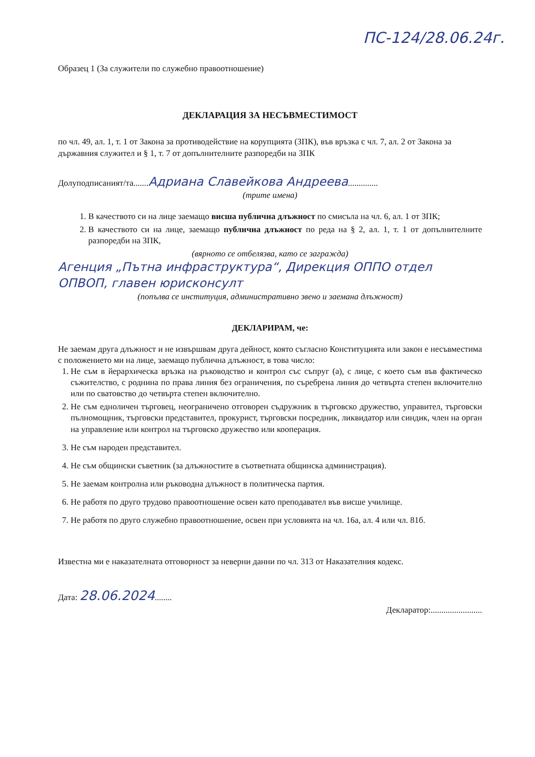ПС-124/28.06.24г.
Образец 1 (За служители по служебно правоотношение)
ДЕКЛАРАЦИЯ ЗА НЕСЪВМЕСТИМОСТ
по чл. 49, ал. 1, т. 1 от Закона за противодействие на корупцията (ЗПК), във връзка с чл. 7, ал. 2 от Закона за държавния служител и § 1, т. 7 от допълнителните разпоредби на ЗПК
Долуподписаният/та.......Адриана Славейкова Андреева..............
(трите имена)
1. В качеството си на лице заемащо висша публична длъжност по смисъла на чл. 6, ал. 1 от ЗПК;
2. В качеството си на лице, заемащо публична длъжност по реда на § 2, ал. 1, т. 1 от допълнителните разпоредби на ЗПК,
(вярното се отбелязва, като се загражда)
Агенция „Пътна инфраструктура“, Дирекция ОППО отдел ОПВОП, главен юрисконсулт
(попълва се институция, административно звено и заемана длъжност)
ДЕКЛАРИРАМ, че:
Не заемам друга длъжност и не извършвам друга дейност, която съгласно Конституцията или закон е несъвместима с положението ми на лице, заемащо публична длъжност, в това число:
1. Не съм в йерархическа връзка на ръководство и контрол със съпруг (а), с лице, с което съм във фактическо съжителство, с роднина по права линия без ограничения, по съребрена линия до четвърта степен включително или по сватовство до четвърта степен включително.
2. Не съм едноличен търговец, неограничено отговорен съдружник в търговско дружество, управител, търговски пълномощник, търговски представител, прокурист, търговски посредник, ликвидатор или синдик, член на орган на управление или контрол на търговско дружество или кооперация.
3. Не съм народен представител.
4. Не съм общински съветник (за длъжностите в съответната общинска администрация).
5. Не заемам контролна или ръководна длъжност в политическа партия.
6. Не работя по друго трудово правоотношение освен като преподавател във висше училище.
7. Не работя по друго служебно правоотношение, освен при условията на чл. 16а, ал. 4 или чл. 81б.
Известна ми е наказателната отговорност за неверни данни по чл. 313 от Наказателния кодекс.
Дата: 28.06.2024........
Декларатор:........................